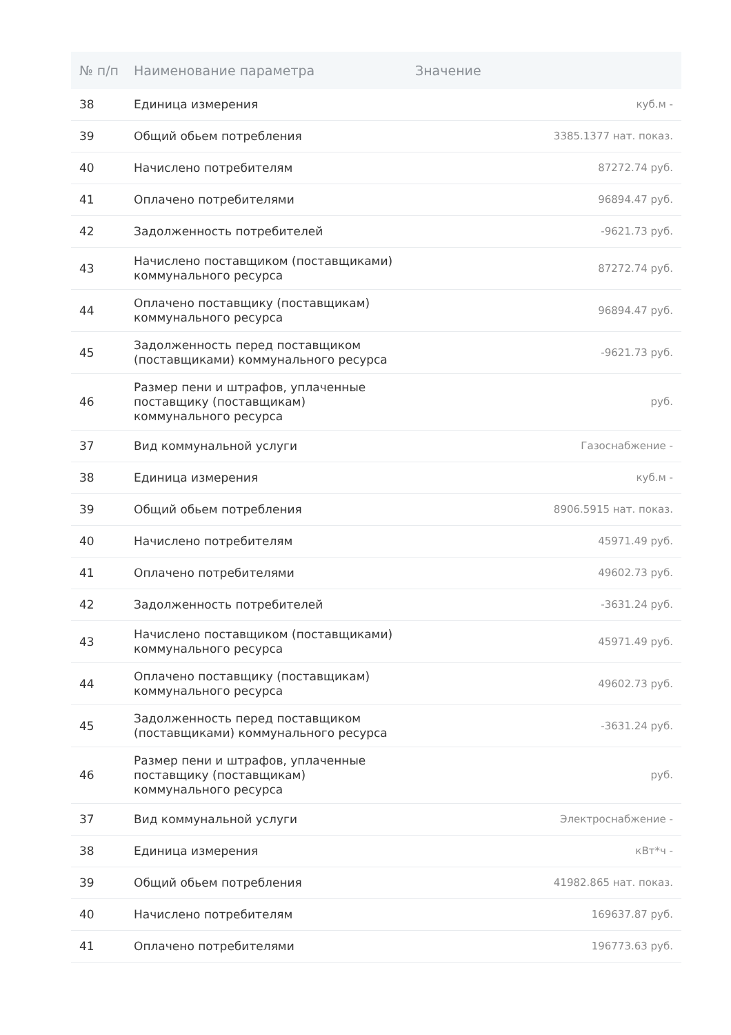| № п/п | Наименование параметра | Значение |
| --- | --- | --- |
| 38 | Единица измерения | куб.м - |
| 39 | Общий обьем потребления | 3385.1377 нат. показ. |
| 40 | Начислено потребителям | 87272.74 руб. |
| 41 | Оплачено потребителями | 96894.47 руб. |
| 42 | Задолженность потребителей | -9621.73 руб. |
| 43 | Начислено поставщиком (поставщиками) коммунального ресурса | 87272.74 руб. |
| 44 | Оплачено поставщику (поставщикам) коммунального ресурса | 96894.47 руб. |
| 45 | Задолженность перед поставщиком (поставщиками) коммунального ресурса | -9621.73 руб. |
| 46 | Размер пени и штрафов, уплаченные поставщику (поставщикам) коммунального ресурса | руб. |
| 37 | Вид коммунальной услуги | Газоснабжение - |
| 38 | Единица измерения | куб.м - |
| 39 | Общий обьем потребления | 8906.5915 нат. показ. |
| 40 | Начислено потребителям | 45971.49 руб. |
| 41 | Оплачено потребителями | 49602.73 руб. |
| 42 | Задолженность потребителей | -3631.24 руб. |
| 43 | Начислено поставщиком (поставщиками) коммунального ресурса | 45971.49 руб. |
| 44 | Оплачено поставщику (поставщикам) коммунального ресурса | 49602.73 руб. |
| 45 | Задолженность перед поставщиком (поставщиками) коммунального ресурса | -3631.24 руб. |
| 46 | Размер пени и штрафов, уплаченные поставщику (поставщикам) коммунального ресурса | руб. |
| 37 | Вид коммунальной услуги | Электроснабжение - |
| 38 | Единица измерения | кВт*ч - |
| 39 | Общий обьем потребления | 41982.865 нат. показ. |
| 40 | Начислено потребителям | 169637.87 руб. |
| 41 | Оплачено потребителями | 196773.63 руб. |